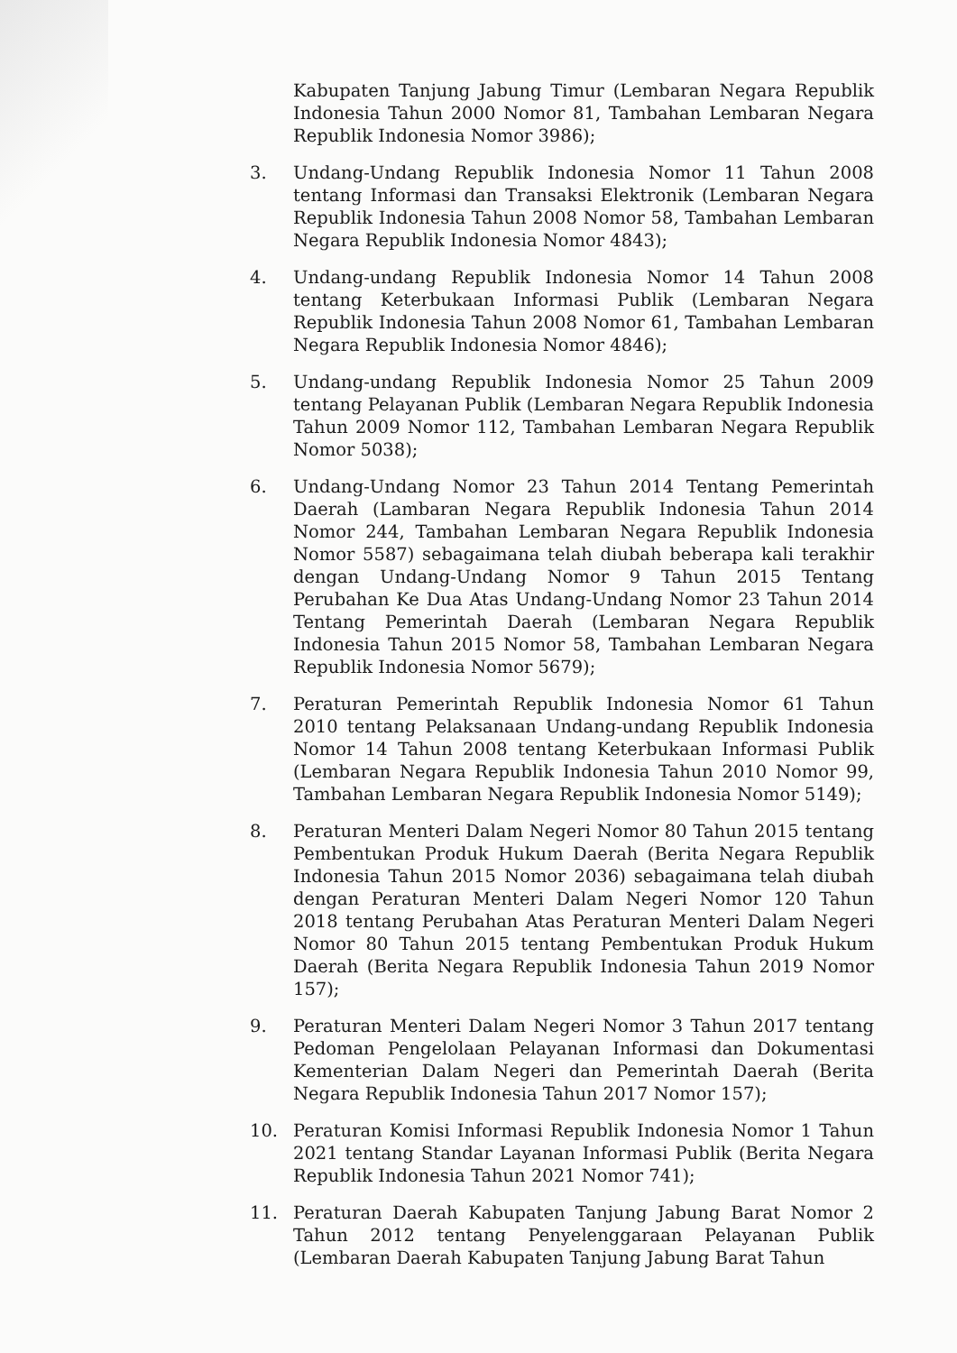Kabupaten Tanjung Jabung Timur (Lembaran Negara Republik Indonesia Tahun 2000 Nomor 81, Tambahan Lembaran Negara Republik Indonesia Nomor 3986);
3. Undang-Undang Republik Indonesia Nomor 11 Tahun 2008 tentang Informasi dan Transaksi Elektronik (Lembaran Negara Republik Indonesia Tahun 2008 Nomor 58, Tambahan Lembaran Negara Republik Indonesia Nomor 4843);
4. Undang-undang Republik Indonesia Nomor 14 Tahun 2008 tentang Keterbukaan Informasi Publik (Lembaran Negara Republik Indonesia Tahun 2008 Nomor 61, Tambahan Lembaran Negara Republik Indonesia Nomor 4846);
5. Undang-undang Republik Indonesia Nomor 25 Tahun 2009 tentang Pelayanan Publik (Lembaran Negara Republik Indonesia Tahun 2009 Nomor 112, Tambahan Lembaran Negara Republik Nomor 5038);
6. Undang-Undang Nomor 23 Tahun 2014 Tentang Pemerintah Daerah (Lambaran Negara Republik Indonesia Tahun 2014 Nomor 244, Tambahan Lembaran Negara Republik Indonesia Nomor 5587) sebagaimana telah diubah beberapa kali terakhir dengan Undang-Undang Nomor 9 Tahun 2015 Tentang Perubahan Ke Dua Atas Undang-Undang Nomor 23 Tahun 2014 Tentang Pemerintah Daerah (Lembaran Negara Republik Indonesia Tahun 2015 Nomor 58, Tambahan Lembaran Negara Republik Indonesia Nomor 5679);
7. Peraturan Pemerintah Republik Indonesia Nomor 61 Tahun 2010 tentang Pelaksanaan Undang-undang Republik Indonesia Nomor 14 Tahun 2008 tentang Keterbukaan Informasi Publik (Lembaran Negara Republik Indonesia Tahun 2010 Nomor 99, Tambahan Lembaran Negara Republik Indonesia Nomor 5149);
8. Peraturan Menteri Dalam Negeri Nomor 80 Tahun 2015 tentang Pembentukan Produk Hukum Daerah (Berita Negara Republik Indonesia Tahun 2015 Nomor 2036) sebagaimana telah diubah dengan Peraturan Menteri Dalam Negeri Nomor 120 Tahun 2018 tentang Perubahan Atas Peraturan Menteri Dalam Negeri Nomor 80 Tahun 2015 tentang Pembentukan Produk Hukum Daerah (Berita Negara Republik Indonesia Tahun 2019 Nomor 157);
9. Peraturan Menteri Dalam Negeri Nomor 3 Tahun 2017 tentang Pedoman Pengelolaan Pelayanan Informasi dan Dokumentasi Kementerian Dalam Negeri dan Pemerintah Daerah (Berita Negara Republik Indonesia Tahun 2017 Nomor 157);
10. Peraturan Komisi Informasi Republik Indonesia Nomor 1 Tahun 2021 tentang Standar Layanan Informasi Publik (Berita Negara Republik Indonesia Tahun 2021 Nomor 741);
11. Peraturan Daerah Kabupaten Tanjung Jabung Barat Nomor 2 Tahun 2012 tentang Penyelenggaraan Pelayanan Publik (Lembaran Daerah Kabupaten Tanjung Jabung Barat Tahun